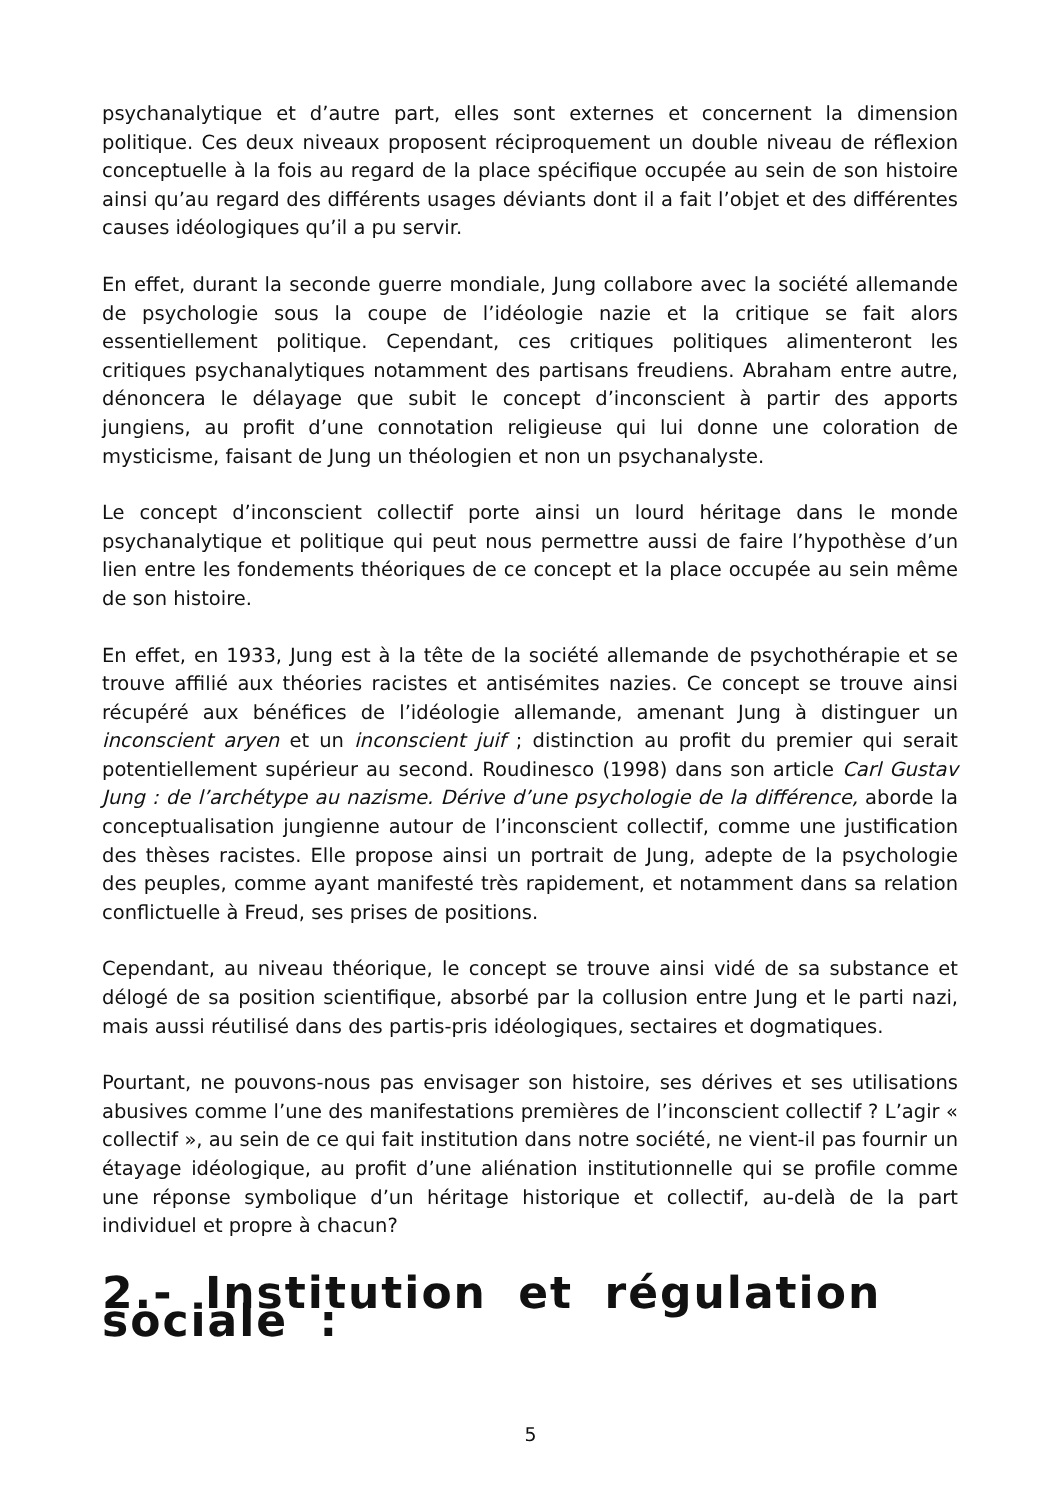psychanalytique et d’autre part, elles sont externes et concernent la dimension politique. Ces deux niveaux proposent réciproquement un double niveau de réflexion conceptuelle à la fois au regard de la place spécifique occupée au sein de son histoire ainsi qu’au regard des différents usages déviants dont il a fait l’objet et des différentes causes idéologiques qu’il a pu servir.
En effet, durant la seconde guerre mondiale, Jung collabore avec la société allemande de psychologie sous la coupe de l’idéologie nazie et la critique se fait alors essentiellement politique. Cependant, ces critiques politiques alimenteront les critiques psychanalytiques notamment des partisans freudiens. Abraham entre autre, dénoncera le délayage que subit le concept d’inconscient à partir des apports jungiens, au profit d’une connotation religieuse qui lui donne une coloration de mysticisme, faisant de Jung un théologien et non un psychanalyste.
Le concept d’inconscient collectif porte ainsi un lourd héritage dans le monde psychanalytique et politique qui peut nous permettre aussi de faire l’hypothèse d’un lien entre les fondements théoriques de ce concept et la place occupée au sein même de son histoire.
En effet, en 1933, Jung est à la tête de la société allemande de psychothérapie et se trouve affilié aux théories racistes et antisémites nazies. Ce concept se trouve ainsi récupéré aux bénéfices de l’idéologie allemande, amenant Jung à distinguer un inconscient aryen et un inconscient juif ; distinction au profit du premier qui serait potentiellement supérieur au second. Roudinesco (1998) dans son article Carl Gustav Jung : de l’archétype au nazisme. Dérive d’une psychologie de la différence, aborde la conceptualisation jungienne autour de l’inconscient collectif, comme une justification des thèses racistes. Elle propose ainsi un portrait de Jung, adepte de la psychologie des peuples, comme ayant manifesté très rapidement, et notamment dans sa relation conflictuelle à Freud, ses prises de positions.
Cependant, au niveau théorique, le concept se trouve ainsi vidé de sa substance et délogé de sa position scientifique, absorbé par la collusion entre Jung et le parti nazi, mais aussi réutilisé dans des partis-pris idéologiques, sectaires et dogmatiques.
Pourtant, ne pouvons-nous pas envisager son histoire, ses dérives et ses utilisations abusives comme l’une des manifestations premières de l’inconscient collectif ? L’agir « collectif », au sein de ce qui fait institution dans notre société, ne vient-il pas fournir un étayage idéologique, au profit d’une aliénation institutionnelle qui se profile comme une réponse symbolique d’un héritage historique et collectif, au-delà de la part individuel et propre à chacun?
2.- Institution et régulation sociale :
5